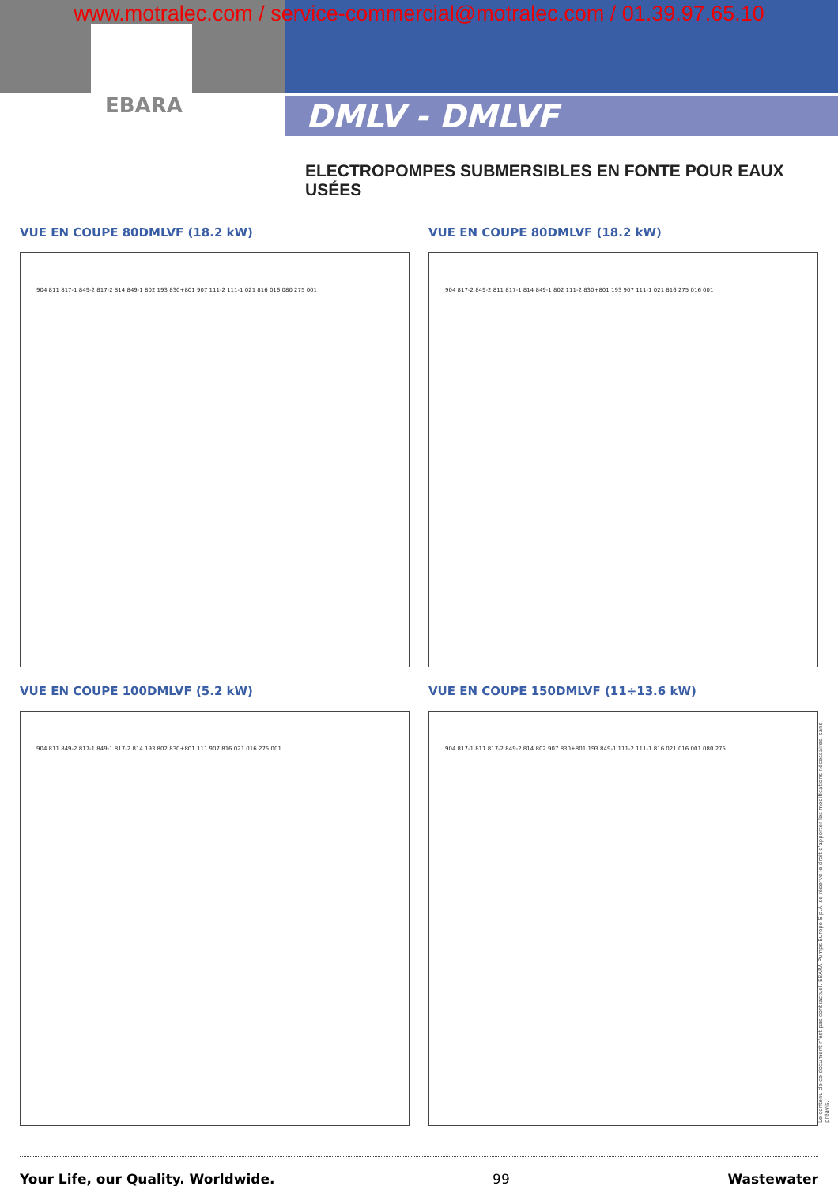www.motralec.com / service-commercial@motralec.com / 01.39.97.65.10
EBARA DMLV - DMLVF
ELECTROPOMPES SUBMERSIBLES EN FONTE POUR EAUX USÉES
VUE EN COUPE 80DMLVF (18.2 kW) VUE EN COUPE 80DMLVF (18.2 kW)
904 811 817-1 849-2 817-2 814 849-1 802 193 830+801 907 111-2 111-1 021 816 016 080 275 001 904 817-2 849-2 811 817-1 814 849-1 802 111-2 830+801 193 907 111-1 021 816 275 016 001
VUE EN COUPE 100DMLVF (5.2 kW)
VUE EN COUPE 150DMLVF (11÷13.6 kW)
904 811 849-2 817-1 849-1 817-2 814 193 802 830+801 111 907 816 021 016 275 001 904 817-1 811 817-2 849-2 814 802 907 830+801 193 849-1 111-2 111-1 816 021 016 001 080 275
Le contenu de ce document n'est pas contractuel. EBARA Pumps Europe S.p.A. se réserve le droit d'apporter les modifications nécessaires, sans préavis.
Your Life, our Quality. Worldwide. 99 Wastewater